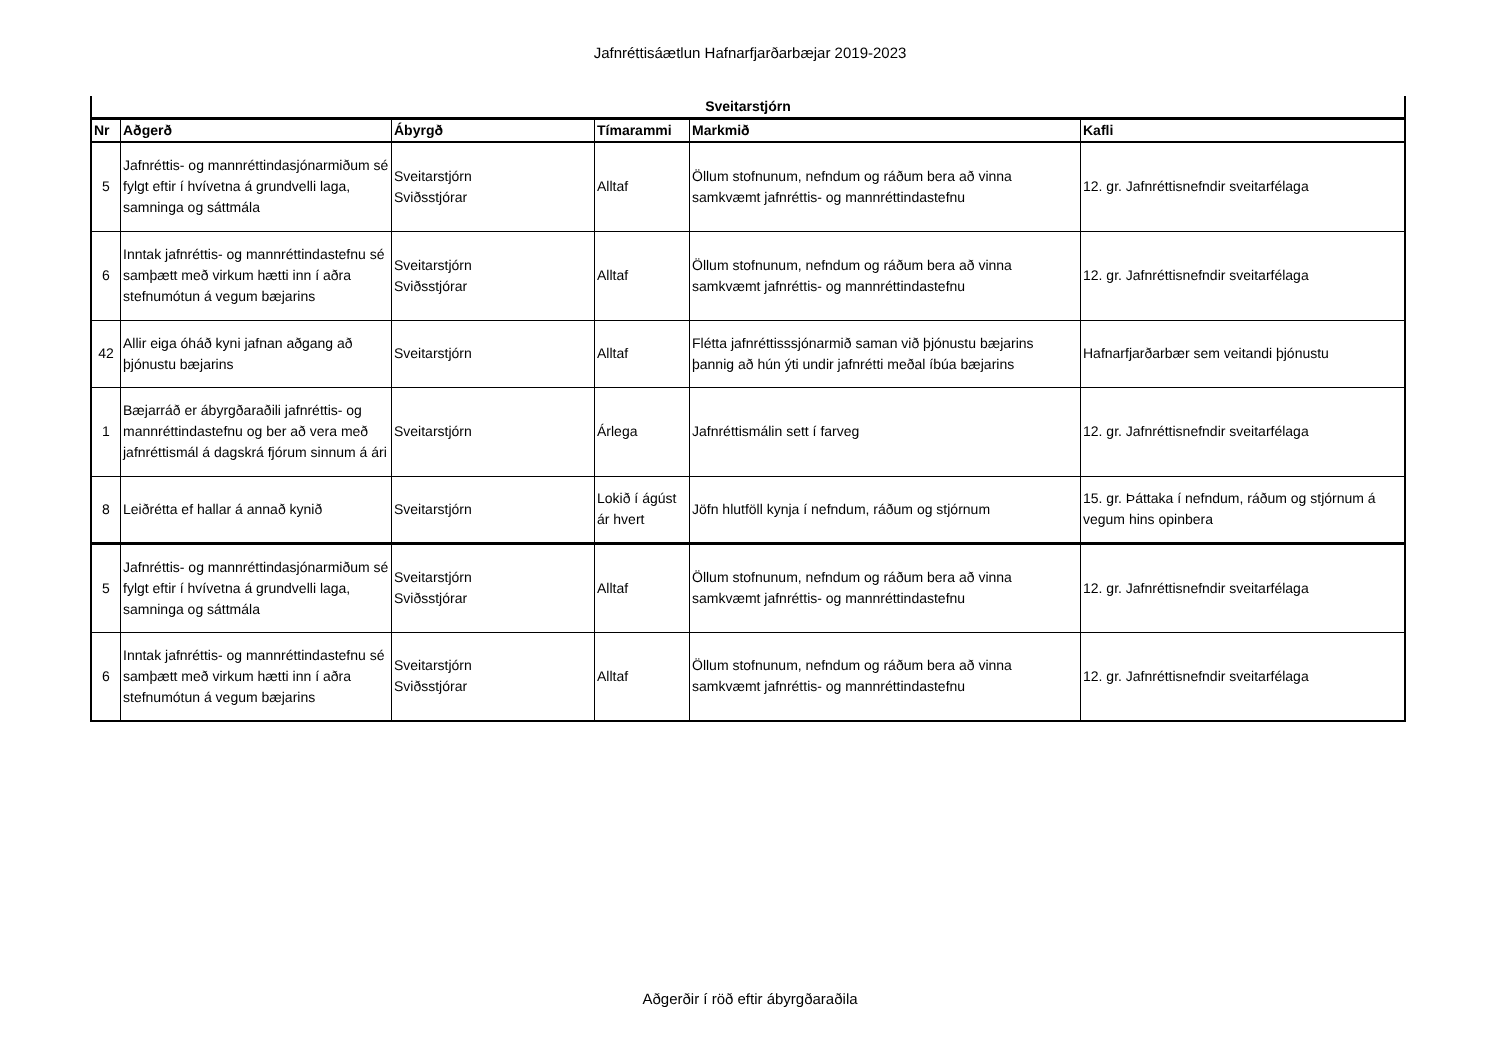Jafnréttisáætlun Hafnarfjarðarbæjar 2019-2023
| Sveitarstjórn | | | | | |
| --- | --- | --- | --- | --- | --- |
| Nr | Aðgerð | Ábyrgð | Tímarammi | Markmið | Kafli |
| 5 | Jafnréttis- og mannréttindasjónarmiðum sé fylgt eftir í hvívetna á grundvelli laga, samninga og sáttmála | Sveitarstjórn Sviðsstjórar | Alltaf | Öllum stofnunum, nefndum og ráðum bera að vinna samkvæmt jafnréttis- og mannréttindastefnu | 12. gr. Jafnréttisnefndir sveitarfélaga |
| 6 | Inntak jafnréttis- og mannréttindastefnu sé samþætt með virkum hætti inn í aðra stefnumótun á vegum bæjarins | Sveitarstjórn Sviðsstjórar | Alltaf | Öllum stofnunum, nefndum og ráðum bera að vinna samkvæmt jafnréttis- og mannréttindastefnu | 12. gr. Jafnréttisnefndir sveitarfélaga |
| 42 | Allir eiga óháð kyni jafnan aðgang að þjónustu bæjarins | Sveitarstjórn | Alltaf | Flétta jafnréttisssjónarmið saman við þjónustu bæjarins þannig að hún ýti undir jafnrétti meðal íbúa bæjarins | Hafnarfjarðarbær sem veitandi þjónustu |
| 1 | Bæjarráð er ábyrgðaraðili jafnréttis- og mannréttindastefnu og ber að vera með jafnréttismál á dagskrá fjórum sinnum á ári | Sveitarstjórn | Árlega | Jafnréttismálin sett í farveg | 12. gr. Jafnréttisnefndir sveitarfélaga |
| 8 | Leiðrétta ef hallar á annað kynið | Sveitarstjórn | Lokið í ágúst ár hvert | Jöfn hlutföll kynja í nefndum, ráðum og stjórnum | 15. gr. Þáttaka í nefndum, ráðum og stjórnum á vegum hins opinbera |
| 5 | Jafnréttis- og mannréttindasjónarmiðum sé fylgt eftir í hvívetna á grundvelli laga, samninga og sáttmála | Sveitarstjórn Sviðsstjórar | Alltaf | Öllum stofnunum, nefndum og ráðum bera að vinna samkvæmt jafnréttis- og mannréttindastefnu | 12. gr. Jafnréttisnefndir sveitarfélaga |
| 6 | Inntak jafnréttis- og mannréttindastefnu sé samþætt með virkum hætti inn í aðra stefnumótun á vegum bæjarins | Sveitarstjórn Sviðsstjórar | Alltaf | Öllum stofnunum, nefndum og ráðum bera að vinna samkvæmt jafnréttis- og mannréttindastefnu | 12. gr. Jafnréttisnefndir sveitarfélaga |
Aðgerðir í röð eftir ábyrgðaraðila